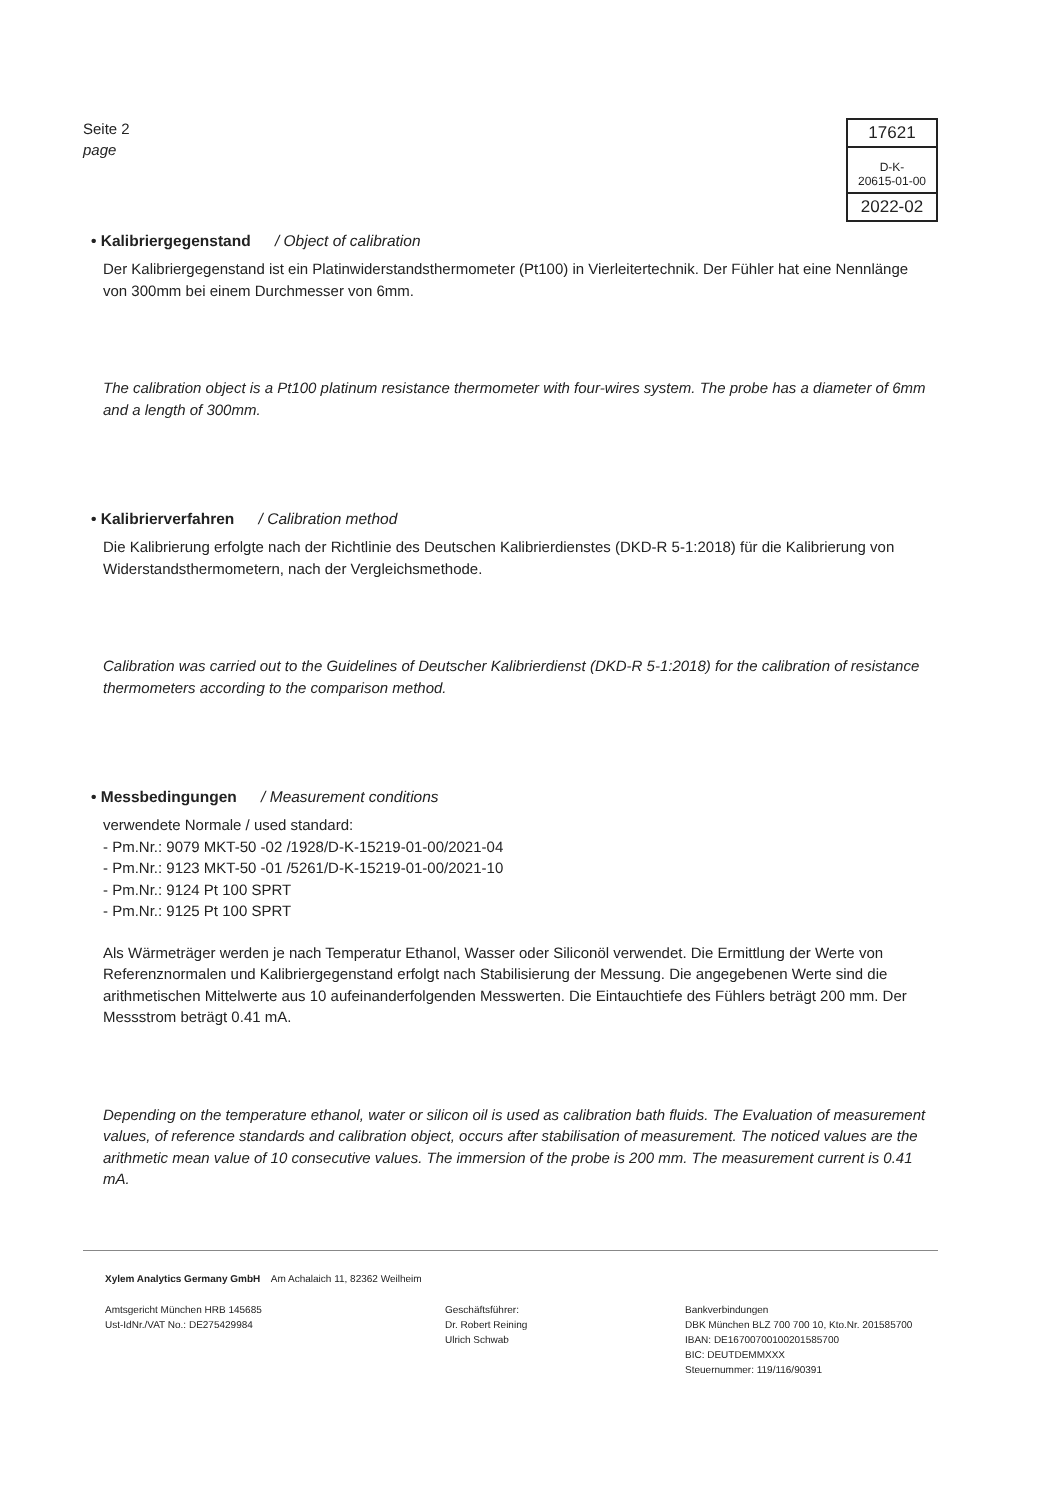Seite 2
page
17621
D-K-
20615-01-00
2022-02
• Kalibriergegenstand / Object of calibration
Der Kalibriergegenstand ist ein Platinwiderstandsthermometer (Pt100) in Vierleitertechnik. Der Fühler hat eine Nennlänge von 300mm bei einem Durchmesser von 6mm.
The calibration object is a Pt100 platinum resistance thermometer with four-wires system. The probe has a diameter of 6mm and a length of 300mm.
• Kalibrierverfahren / Calibration method
Die Kalibrierung erfolgte nach der Richtlinie des Deutschen Kalibrierdienstes (DKD-R 5-1:2018) für die Kalibrierung von Widerstandsthermometern, nach der Vergleichsmethode.
Calibration was carried out to the Guidelines of Deutscher Kalibrierdienst (DKD-R 5-1:2018) for the calibration of resistance thermometers according to the comparison method.
• Messbedingungen / Measurement conditions
verwendete Normale / used standard:
- Pm.Nr.: 9079 MKT-50 -02 /1928/D-K-15219-01-00/2021-04
- Pm.Nr.: 9123 MKT-50 -01 /5261/D-K-15219-01-00/2021-10
- Pm.Nr.: 9124 Pt 100 SPRT
- Pm.Nr.: 9125 Pt 100 SPRT
Als Wärmeträger werden je nach Temperatur Ethanol, Wasser oder Siliconöl verwendet. Die Ermittlung der Werte von Referenznormalen und Kalibriergegenstand erfolgt nach Stabilisierung der Messung. Die angegebenen Werte sind die arithmetischen Mittelwerte aus 10 aufeinanderfolgenden Messwerten. Die Eintauchtiefe des Fühlers beträgt 200 mm. Der Messstrom beträgt 0.41 mA.
Depending on the temperature ethanol, water or silicon oil is used as calibration bath fluids. The Evaluation of measurement values, of reference standards and calibration object, occurs after stabilisation of measurement. The noticed values are the arithmetic mean value of 10 consecutive values. The immersion of the probe is 200 mm. The measurement current is 0.41 mA.
Xylem Analytics Germany GmbH Am Achalaich 11, 82362 Weilheim
Amtsgericht München HRB 145685
Ust-IdNr./VAT No.: DE275429984
Geschäftsführer:
Dr. Robert Reining
Ulrich Schwab
Bankverbindungen
DBK München BLZ 700 700 10, Kto.Nr. 201585700
IBAN: DE16700700100201585700
BIC: DEUTDEMMXXX
Steuernummer: 119/116/90391